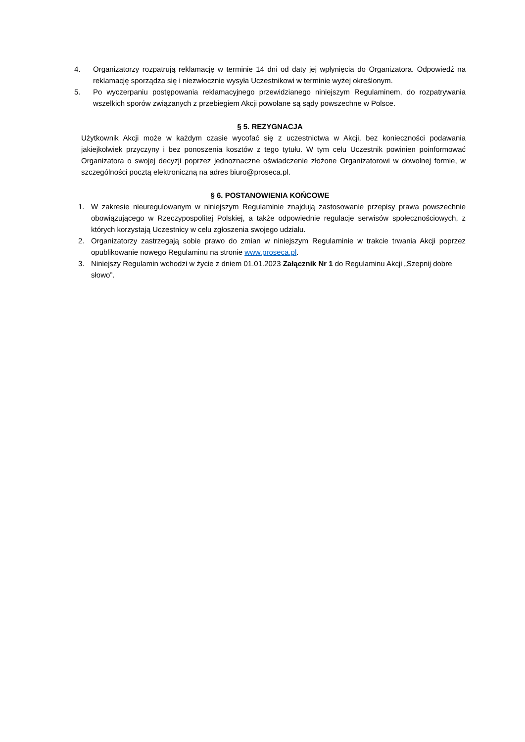4. Organizatorzy rozpatrują reklamację w terminie 14 dni od daty jej wpłynięcia do Organizatora. Odpowiedź na reklamację sporządza się i niezwłocznie wysyła Uczestnikowi w terminie wyżej określonym.
5. Po wyczerpaniu postępowania reklamacyjnego przewidzianego niniejszym Regulaminem, do rozpatrywania wszelkich sporów związanych z przebiegiem Akcji powołane są sądy powszechne w Polsce.
§ 5. REZYGNACJA
Użytkownik Akcji może w każdym czasie wycofać się z uczestnictwa w Akcji, bez konieczności podawania jakiejkolwiek przyczyny i bez ponoszenia kosztów z tego tytułu. W tym celu Uczestnik powinien poinformować Organizatora o swojej decyzji poprzez jednoznaczne oświadczenie złożone Organizatorowi w dowolnej formie, w szczególności pocztą elektroniczną na adres biuro@proseca.pl.
§ 6. POSTANOWIENIA KOŃCOWE
1. W zakresie nieuregulowanym w niniejszym Regulaminie znajdują zastosowanie przepisy prawa powszechnie obowiązującego w Rzeczypospolitej Polskiej, a także odpowiednie regulacje serwisów społecznościowych, z których korzystają Uczestnicy w celu zgłoszenia swojego udziału.
2. Organizatorzy zastrzegają sobie prawo do zmian w niniejszym Regulaminie w trakcie trwania Akcji poprzez opublikowanie nowego Regulaminu na stronie www.proseca.pl.
3. Niniejszy Regulamin wchodzi w życie z dniem 01.01.2023 Załącznik Nr 1 do Regulaminu Akcji „Szepnij dobre słowo”.